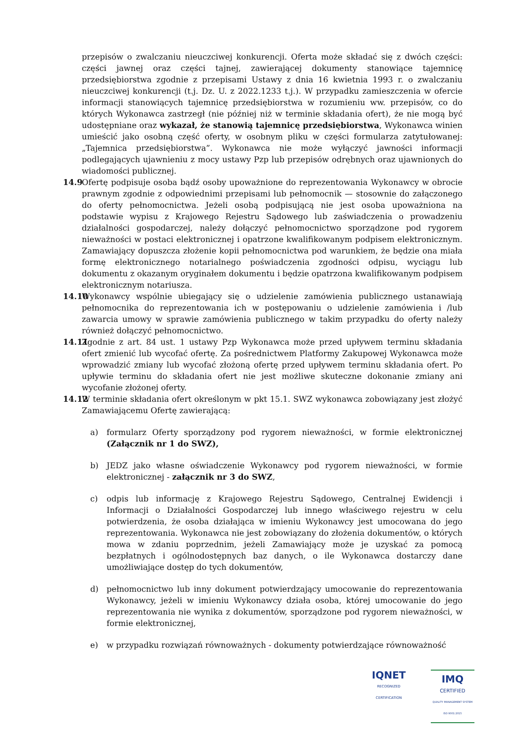przepisów o zwalczaniu nieuczciwej konkurencji. Oferta może składać się z dwóch części: części jawnej oraz części tajnej, zawierającej dokumenty stanowiące tajemnicę przedsiębiorstwa zgodnie z przepisami Ustawy z dnia 16 kwietnia 1993 r. o zwalczaniu nieuczciwej konkurencji (t.j. Dz. U. z 2022.1233 t.j.). W przypadku zamieszczenia w ofercie informacji stanowiących tajemnicę przedsiębiorstwa w rozumieniu ww. przepisów, co do których Wykonawca zastrzegł (nie później niż w terminie składania ofert), że nie mogą być udostępniane oraz wykazał, że stanowią tajemnicę przedsiębiorstwa, Wykonawca winien umieścić jako osobną część oferty, w osobnym pliku w części formularza zatytułowanej: „Tajemnica przedsiębiorstwa”. Wykonawca nie może wyłączyć jawności informacji podlegających ujawnieniu z mocy ustawy Pzp lub przepisów odrębnych oraz ujawnionych do wiadomości publicznej.
14.9
Ofertę podpisuje osoba bądź osoby upoważnione do reprezentowania Wykonawcy w obrocie prawnym zgodnie z odpowiednimi przepisami lub pełnomocnik — stosownie do załączonego do oferty pełnomocnictwa. Jeżeli osobą podpisującą nie jest osoba upoważniona na podstawie wypisu z Krajowego Rejestru Sądowego lub zaświadczenia o prowadzeniu działalności gospodarczej, należy dołączyć pełnomocnictwo sporządzone pod rygorem nieważności w postaci elektronicznej i opatrzone kwalifikowanym podpisem elektronicznym. Zamawiający dopuszcza złożenie kopii pełnomocnictwa pod warunkiem, że będzie ona miała formę elektronicznego notarialnego poświadczenia zgodności odpisu, wyciągu lub dokumentu z okazanym oryginałem dokumentu i będzie opatrzona kwalifikowanym podpisem elektronicznym notariusza.
14.10
Wykonawcy wspólnie ubiegający się o udzielenie zamówienia publicznego ustanawiają pełnomocnika do reprezentowania ich w postępowaniu o udzielenie zamówienia i /lub zawarcia umowy w sprawie zamówienia publicznego w takim przypadku do oferty należy również dołączyć pełnomocnictwo.
14.11
Zgodnie z art. 84 ust. 1 ustawy Pzp Wykonawca może przed upływem terminu składania ofert zmienić lub wycofać ofertę. Za pośrednictwem Platformy Zakupowej Wykonawca może wprowadzić zmiany lub wycofać złożoną ofertę przed upływem terminu składania ofert. Po upływie terminu do składania ofert nie jest możliwe skuteczne dokonanie zmiany ani wycofanie złożonej oferty.
14.12
W terminie składania ofert określonym w pkt 15.1. SWZ wykonawca zobowiązany jest złożyć Zamawiającemu Ofertę zawierającą:
a) formularz Oferty sporządzony pod rygorem nieważności, w formie elektronicznej (Załącznik nr 1 do SWZ),
b) JEDZ jako własne oświadczenie Wykonawcy pod rygorem nieważności, w formie elektronicznej - załącznik nr 3 do SWZ,
c) odpis lub informację z Krajowego Rejestru Sądowego, Centralnej Ewidencji i Informacji o Działalności Gospodarczej lub innego właściwego rejestru w celu potwierdzenia, że osoba działająca w imieniu Wykonawcy jest umocowana do jego reprezentowania. Wykonawca nie jest zobowiązany do złożenia dokumentów, o których mowa w zdaniu poprzednim, jeżeli Zamawiający może je uzyskać za pomocą bezpłatnych i ogólnodostępnych baz danych, o ile Wykonawca dostarczy dane umożliwiające dostęp do tych dokumentów,
d) pełnomocnictwo lub inny dokument potwierdzający umocowanie do reprezentowania Wykonawcy, jeżeli w imieniu Wykonawcy działa osoba, której umocowanie do jego reprezentowania nie wynika z dokumentów, sporządzone pod rygorem nieważności, w formie elektronicznej,
e) w przypadku rozwiązań równoważnych - dokumenty potwierdzające równoważność
IQNET
RECOGNIZED
CERTIFICATION
IMQ
CERTIFIED
QUALITY MANAGEMENT SYSTEM
ISO 9001:2015